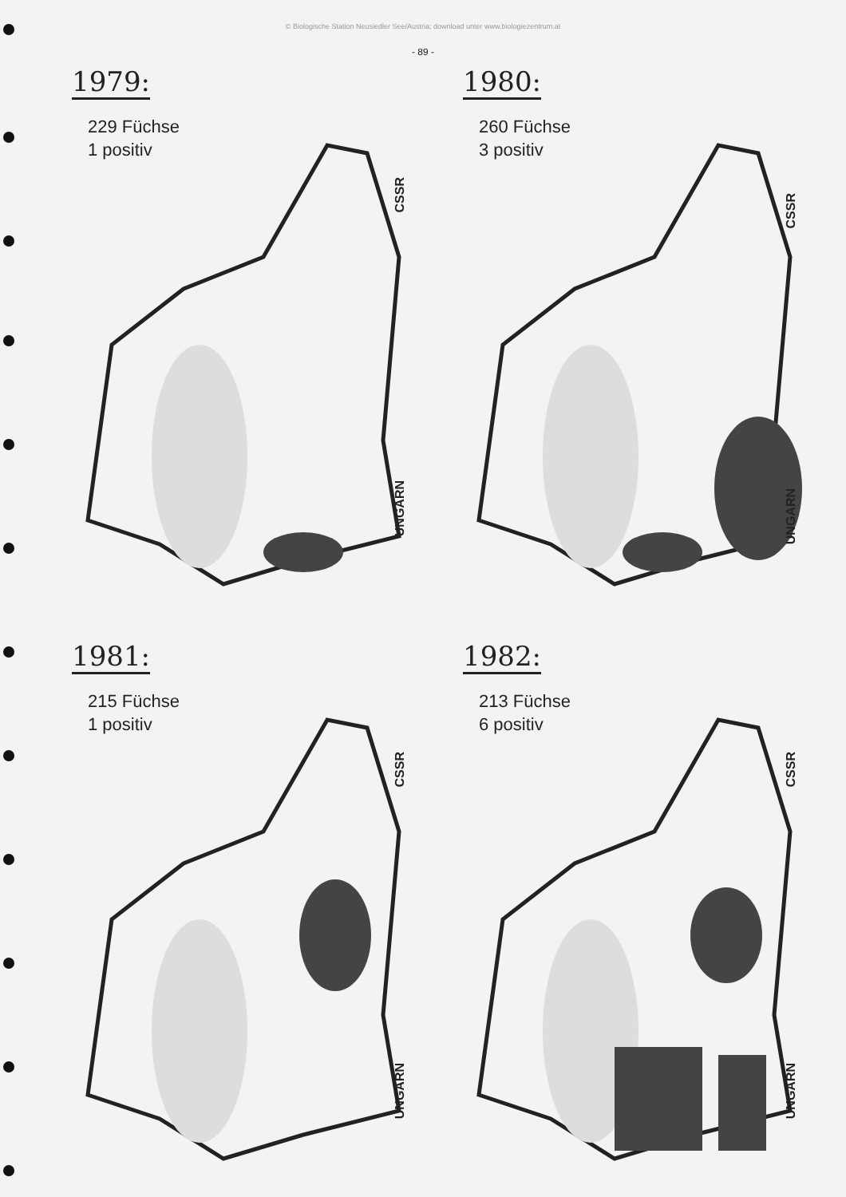© Biologische Station Neusiedler See/Austria; download unter www.biologiezentrum.at
- 89 -
1979:
229 Füchse
1 positiv
CSSR
UNGARN
1980:
260 Füchse
3 positiv
CSSR
UNGARN
1981:
215 Füchse
1 positiv
CSSR
UNGARN
1982:
213 Füchse
6 positiv
CSSR
UNGARN